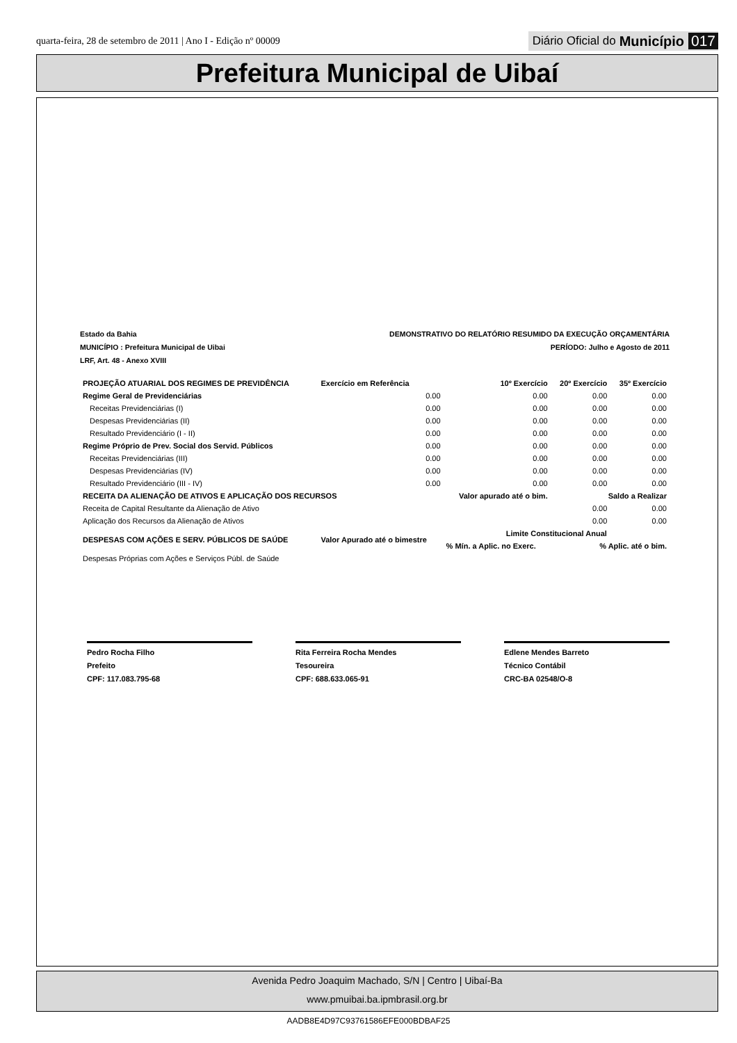quarta-feira, 28 de setembro de 2011 | Ano I - Edição nº 00009 Diário Oficial do Município 017
Prefeitura Municipal de Uibaí
Estado da Bahia
MUNICÍPIO : Prefeitura Municipal de Uibai
LRF, Art. 48 - Anexo XVIII DEMONSTRATIVO DO RELATÓRIO RESUMIDO DA EXECUÇÃO ORÇAMENTÁRIA
PERÍODO: Julho e Agosto de 2011
| PROJEÇÃO ATUARIAL DOS REGIMES DE PREVIDÊNCIA | Exercício em Referência | 10º Exercício | 20º Exercício | 35º Exercício |
| --- | --- | --- | --- | --- |
| Regime Geral de Previdenciárias | 0.00 | 0.00 | 0.00 | 0.00 |
| Receitas Previdenciárias (I) | 0.00 | 0.00 | 0.00 | 0.00 |
| Despesas Previdenciárias (II) | 0.00 | 0.00 | 0.00 | 0.00 |
| Resultado Previdenciário (I - II) | 0.00 | 0.00 | 0.00 | 0.00 |
| Regime Próprio de Prev. Social dos Servid. Públicos | 0.00 | 0.00 | 0.00 | 0.00 |
| Receitas Previdenciárias (III) | 0.00 | 0.00 | 0.00 | 0.00 |
| Despesas Previdenciárias (IV) | 0.00 | 0.00 | 0.00 | 0.00 |
| Resultado Previdenciário (III - IV) | 0.00 | 0.00 | 0.00 | 0.00 |
| RECEITA DA ALIENAÇÃO DE ATIVOS E APLICAÇÃO DOS RECURSOS | | Valor apurado até o bim. | Saldo a Realizar | |
| Receita de Capital Resultante da Alienação de Ativo | | | 0.00 | 0.00 |
| Aplicação dos Recursos da Alienação de Ativos | | | 0.00 | 0.00 |
| DESPESAS COM AÇÕES E SERV. PÚBLICOS DE SAÚDE | Valor Apurado até o bimestre | Limite Constitucional Anual | | |
| | | % Mín. a Aplic. no Exerc. | % Aplic. até o bim. | |
| Despesas Próprias com Ações e Serviços Públ. de Saúde | | | | |
Pedro Rocha Filho
Prefeito
CPF: 117.083.795-68
Rita Ferreira Rocha Mendes
Tesoureira
CPF: 688.633.065-91
Edlene Mendes Barreto
Técnico Contábil
CRC-BA 02548/O-8
Avenida Pedro Joaquim Machado, S/N | Centro | Uibaí-Ba
www.pmuibai.ba.ipmbrasil.org.br
AADB8E4D97C93761586EFE000BDBAF25